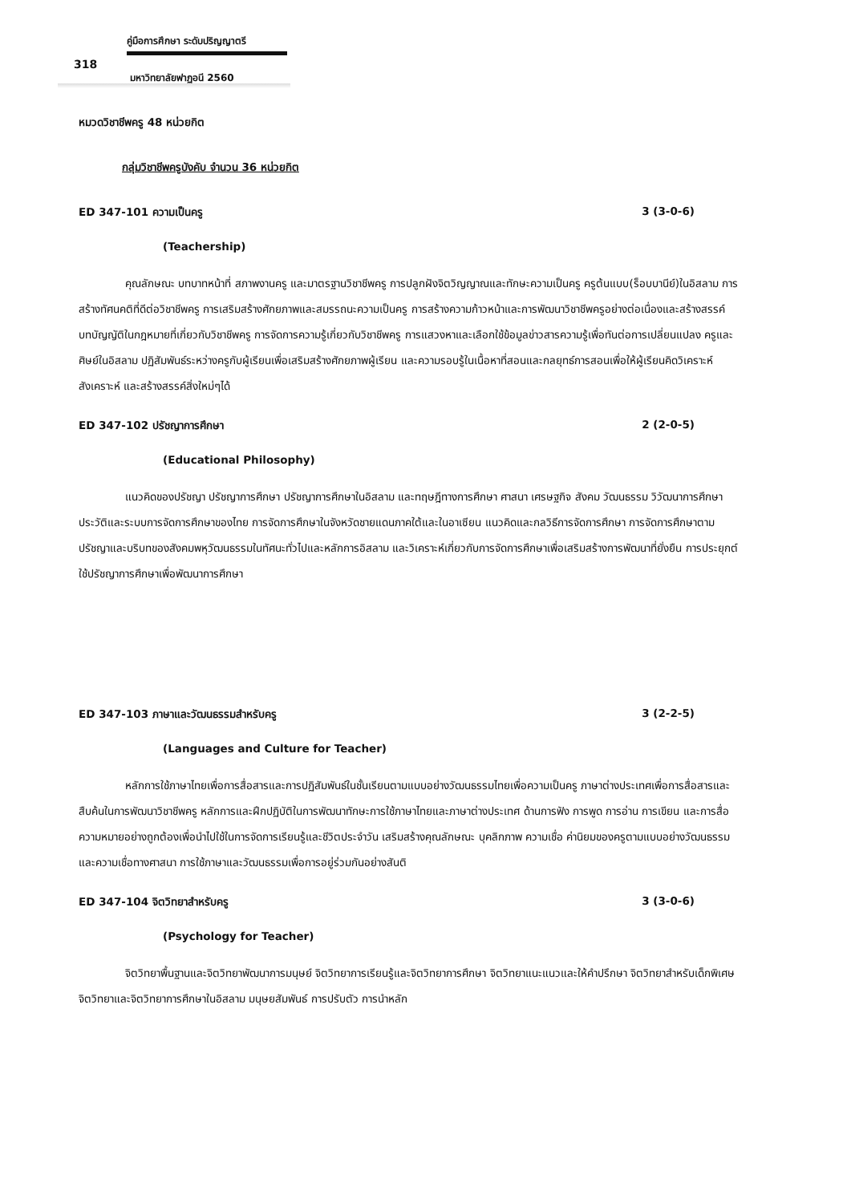คู่มือการศึกษา ระดับปริญญาตรี
318
มหาวิทยาลัยฟาฏอนี 2560
หมวดวิชาชีพครู 48 หน่วยกิต
กลุ่มวิชาชีพครูบังคับ จำนวน 36 หน่วยกิต
ED 347-101 ความเป็นครู 3 (3-0-6)
(Teachership)
คุณลักษณะ บทบาทหน้าที่ สภาพงานครู และมาตรฐานวิชาชีพครู การปลูกฝังจิตวิญญาณและทักษะความเป็นครู ครูต้นแบบ(ร็อบบานีย์)ในอิสลาม การสร้างทัศนคติที่ดีต่อวิชาชีพครู การเสริมสร้างศักยภาพและสมรรถนะความเป็นครู การสร้างความก้าวหน้าและการพัฒนาวิชาชีพครูอย่างต่อเนื่องและสร้างสรรค์ บทบัญญัติในกฎหมายที่เกี่ยวกับวิชาชีพครู การจัดการความรู้เกี่ยวกับวิชาชีพครู การแสวงหาและเลือกใช้ข้อมูลข่าวสารความรู้เพื่อทันต่อการเปลี่ยนแปลง ครูและศิษย์ในอิสลาม ปฏิสัมพันธ์ระหว่างครูกับผู้เรียนเพื่อเสริมสร้างศักยภาพผู้เรียน และความรอบรู้ในเนื้อหาที่สอนและกลยุทธ์การสอนเพื่อให้ผู้เรียนคิดวิเคราะห์ สังเคราะห์ และสร้างสรรค์สิ่งใหม่ๆได้
ED 347-102 ปรัชญาการศึกษา 2 (2-0-5)
(Educational Philosophy)
แนวคิดของปรัชญา ปรัชญาการศึกษา ปรัชญาการศึกษาในอิสลาม และทฤษฎีทางการศึกษา ศาสนา เศรษฐกิจ สังคม วัฒนธรรม วิวัฒนาการศึกษา ประวัติและระบบการจัดการศึกษาของไทย การจัดการศึกษาในจังหวัดชายแดนภาคใต้และในอาเซียน แนวคิดและกลวิธีการจัดการศึกษา การจัดการศึกษาตามปรัชญาและบริบทของสังคมพหุวัฒนธรรมในทัศนะทั่วไปและหลักการอิสลาม และวิเคราะห์เกี่ยวกับการจัดการศึกษาเพื่อเสริมสร้างการพัฒนาที่ยั่งยืน การประยุกต์ใช้ปรัชญาการศึกษาเพื่อพัฒนาการศึกษา
ED 347-103 ภาษาและวัฒนธรรมสำหรับครู 3 (2-2-5)
(Languages and Culture for Teacher)
หลักการใช้ภาษาไทยเพื่อการสื่อสารและการปฏิสัมพันธ์ในชั้นเรียนตามแบบอย่างวัฒนธรรมไทยเพื่อความเป็นครู ภาษาต่างประเทศเพื่อการสื่อสารและสืบค้นในการพัฒนาวิชาชีพครู หลักการและฝึกปฏิบัติในการพัฒนาทักษะการใช้ภาษาไทยและภาษาต่างประเทศ ด้านการฟัง การพูด การอ่าน การเขียน และการสื่อความหมายอย่างถูกต้องเพื่อนำไปใช้ในการจัดการเรียนรู้และชีวิตประจำวัน เสริมสร้างคุณลักษณะ บุคลิกภาพ ความเชื่อ ค่านิยมของครูตามแบบอย่างวัฒนธรรมและความเชื่อทางศาสนา การใช้ภาษาและวัฒนธรรมเพื่อการอยู่ร่วมกันอย่างสันติ
ED 347-104 จิตวิทยาสำหรับครู 3 (3-0-6)
(Psychology for Teacher)
จิตวิทยาพื้นฐานและจิตวิทยาพัฒนาการมนุษย์ จิตวิทยาการเรียนรู้และจิตวิทยาการศึกษา จิตวิทยาแนะแนวและให้คำปรึกษา จิตวิทยาสำหรับเด็กพิเศษ จิตวิทยาและจิตวิทยาการศึกษาในอิสลาม มนุษยสัมพันธ์ การปรับตัว การนำหลัก